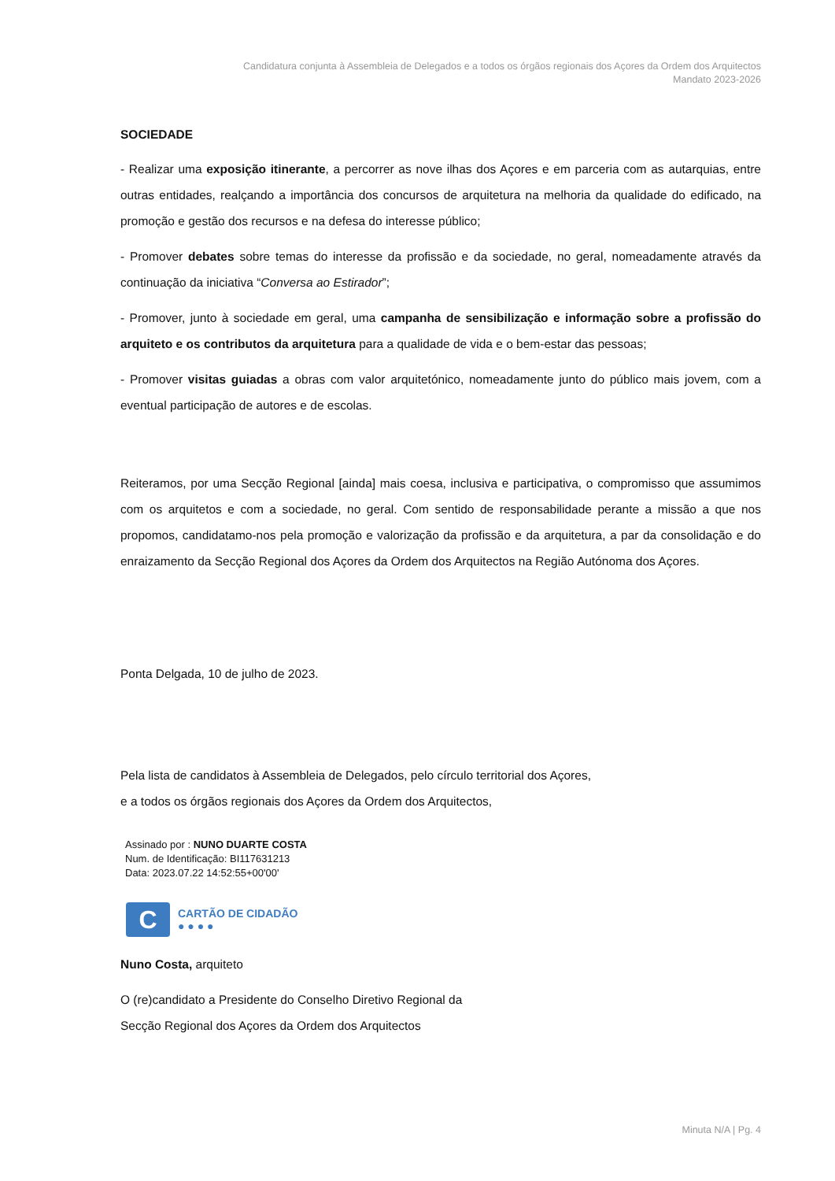Candidatura conjunta à Assembleia de Delegados e a todos os órgãos regionais dos Açores da Ordem dos Arquitectos
Mandato 2023-2026
SOCIEDADE
- Realizar uma exposição itinerante, a percorrer as nove ilhas dos Açores e em parceria com as autarquias, entre outras entidades, realçando a importância dos concursos de arquitetura na melhoria da qualidade do edificado, na promoção e gestão dos recursos e na defesa do interesse público;
- Promover debates sobre temas do interesse da profissão e da sociedade, no geral, nomeadamente através da continuação da iniciativa “Conversa ao Estirador”;
- Promover, junto à sociedade em geral, uma campanha de sensibilização e informação sobre a profissão do arquiteto e os contributos da arquitetura para a qualidade de vida e o bem-estar das pessoas;
- Promover visitas guiadas a obras com valor arquitetónico, nomeadamente junto do público mais jovem, com a eventual participação de autores e de escolas.
Reiteramos, por uma Secção Regional [ainda] mais coesa, inclusiva e participativa, o compromisso que assumimos com os arquitetos e com a sociedade, no geral. Com sentido de responsabilidade perante a missão a que nos propomos, candidatamo-nos pela promoção e valorização da profissão e da arquitetura, a par da consolidação e do enraizamento da Secção Regional dos Açores da Ordem dos Arquitectos na Região Autónoma dos Açores.
Ponta Delgada, 10 de julho de 2023.
Pela lista de candidatos à Assembleia de Delegados, pelo círculo territorial dos Açores,
e a todos os órgãos regionais dos Açores da Ordem dos Arquitectos,
Assinado por : NUNO DUARTE COSTA
Num. de Identificação: BI117631213
Data: 2023.07.22 14:52:55+00'00'
C
CARTÃO DE CIDADÃO
● ● ● ●
Nuno Costa, arquiteto
O (re)candidato a Presidente do Conselho Diretivo Regional da
Secção Regional dos Açores da Ordem dos Arquitectos
Minuta N/A | Pg. 4